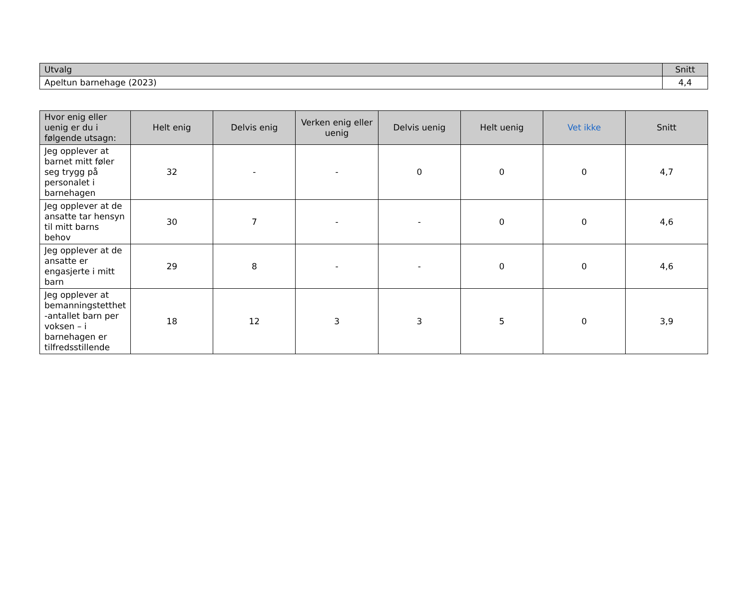| Utvalg | Snitt |
| --- | --- |
| Apeltun barnehage (2023) | 4,4 |
| Hvor enig eller uenig er du i følgende utsagn: | Helt enig | Delvis enig | Verken enig eller uenig | Delvis uenig | Helt uenig | Vet ikke | Snitt |
| --- | --- | --- | --- | --- | --- | --- | --- |
| Jeg opplever at barnet mitt føler seg trygg på personalet i barnehagen | 32 | - | - | 0 | 0 | 0 | 4,7 |
| Jeg opplever at de ansatte tar hensyn til mitt barns behov | 30 | 7 | - | - | 0 | 0 | 4,6 |
| Jeg opplever at de ansatte er engasjerte i mitt barn | 29 | 8 | - | - | 0 | 0 | 4,6 |
| Jeg opplever at bemanningstetthet -antallet barn per voksen – i barnehagen er tilfredsstillende | 18 | 12 | 3 | 3 | 5 | 0 | 3,9 |